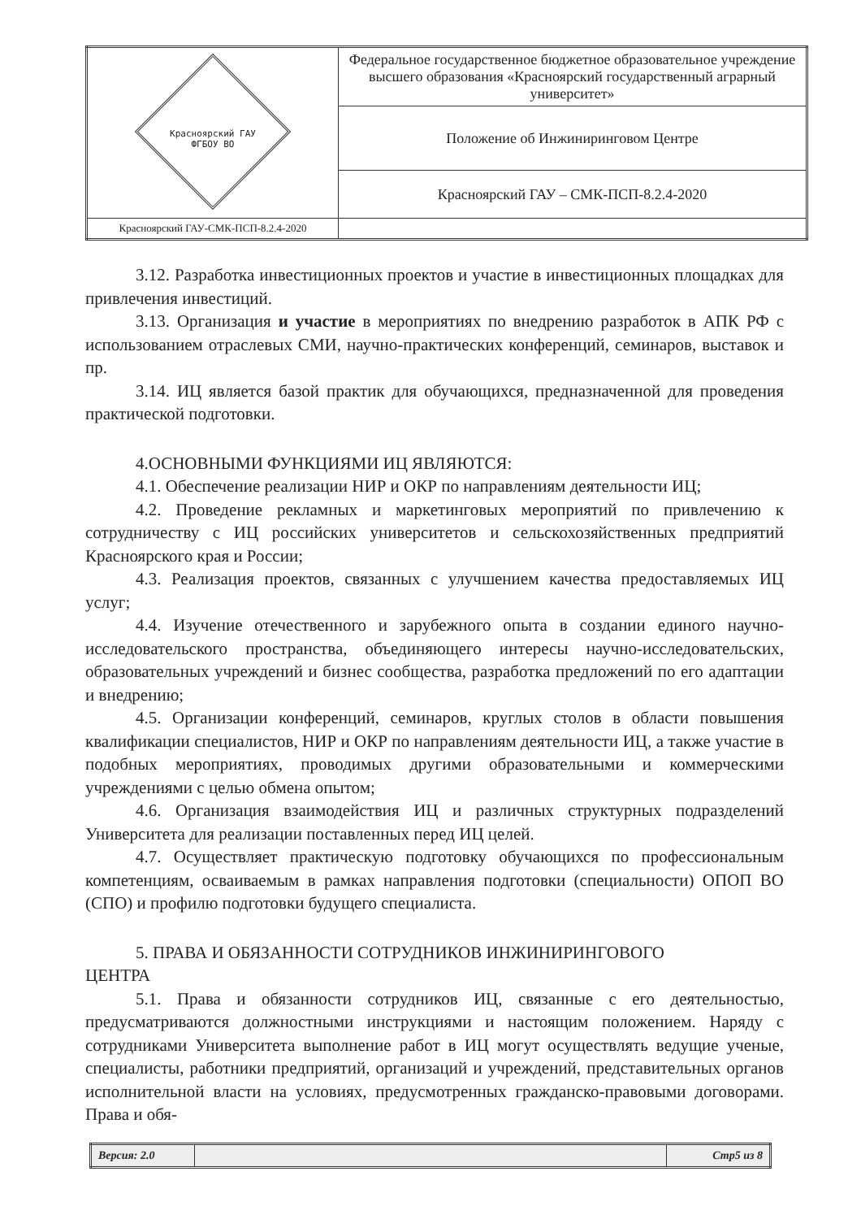| Красноярский ГАУ ФГБОУ ВО | Федеральное государственное бюджетное образовательное учреждение высшего образования «Красноярский государственный аграрный университет» |
| | Положение об Инжиниринговом Центре |
| | Красноярский ГАУ – СМК-ПСП-8.2.4-2020 |
| Красноярский ГАУ-СМК-ПСП-8.2.4-2020 | |
3.12. Разработка инвестиционных проектов и участие в инвестиционных площадках для привлечения инвестиций.
3.13. Организация и участие в мероприятиях по внедрению разработок в АПК РФ с использованием отраслевых СМИ, научно-практических конференций, семинаров, выставок и пр.
3.14. ИЦ является базой практик для обучающихся, предназначенной для проведения практической подготовки.
4.ОСНОВНЫМИ ФУНКЦИЯМИ ИЦ ЯВЛЯЮТСЯ:
4.1. Обеспечение реализации НИР и ОКР по направлениям деятельности ИЦ;
4.2. Проведение рекламных и маркетинговых мероприятий по привлечению к сотрудничеству с ИЦ российских университетов и сельскохозяйственных предприятий Красноярского края и России;
4.3. Реализация проектов, связанных с улучшением качества предоставляемых ИЦ услуг;
4.4. Изучение отечественного и зарубежного опыта в создании единого научно-исследовательского пространства, объединяющего интересы научно-исследовательских, образовательных учреждений и бизнес сообщества, разработка предложений по его адаптации и внедрению;
4.5. Организации конференций, семинаров, круглых столов в области повышения квалификации специалистов, НИР и ОКР по направлениям деятельности ИЦ, а также участие в подобных мероприятиях, проводимых другими образовательными и коммерческими учреждениями с целью обмена опытом;
4.6. Организация взаимодействия ИЦ и различных структурных подразделений Университета для реализации поставленных перед ИЦ целей.
4.7. Осуществляет практическую подготовку обучающихся по профессиональным компетенциям, осваиваемым в рамках направления подготовки (специальности) ОПОП ВО (СПО) и профилю подготовки будущего специалиста.
5. ПРАВА И ОБЯЗАННОСТИ СОТРУДНИКОВ ИНЖИНИРИНГОВОГО
ЦЕНТРА
5.1. Права и обязанности сотрудников ИЦ, связанные с его деятельностью, предусматриваются должностными инструкциями и настоящим положением. Наряду с сотрудниками Университета выполнение работ в ИЦ могут осуществлять ведущие ученые, специалисты, работники предприятий, организаций и учреждений, представительных органов исполнительной власти на условиях, предусмотренных гражданско-правовыми договорами. Права и обя-
| Версия: 2.0 | | Стр5 из 8 |